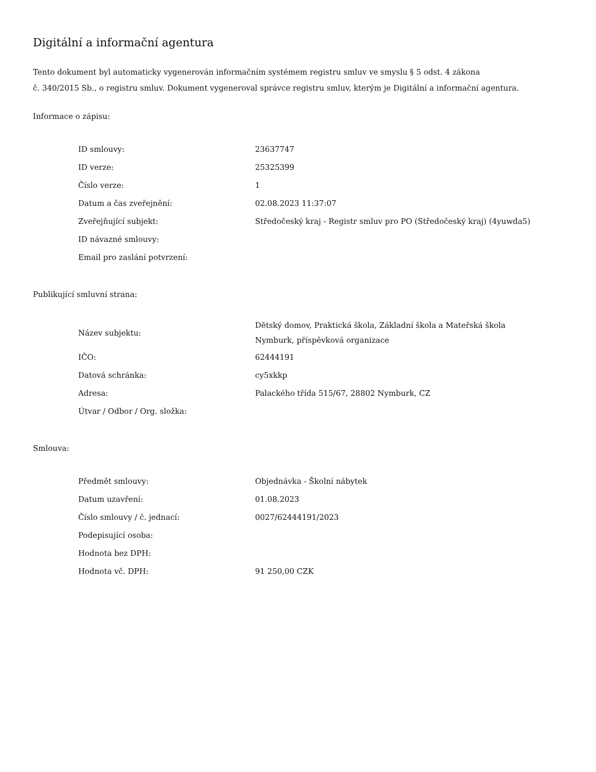Digitální a informační agentura
Tento dokument byl automaticky vygenerován informačním systémem registru smluv ve smyslu § 5 odst. 4 zákona
č. 340/2015 Sb., o registru smluv. Dokument vygeneroval správce registru smluv, kterým je Digitální a informační agentura.
Informace o zápisu:
| ID smlouvy: | 23637747 |
| ID verze: | 25325399 |
| Číslo verze: | 1 |
| Datum a čas zveřejnění: | 02.08.2023 11:37:07 |
| Zveřejňující subjekt: | Středočeský kraj - Registr smluv pro PO (Středočeský kraj) (4yuwda5) |
| ID návazné smlouvy: | |
| Email pro zaslání potvrzení: | |
Publikující smluvní strana:
| Název subjektu: | Dětský domov, Praktická škola, Základní škola a Mateřská škola Nymburk, příspěvková organizace |
| IČO: | 62444191 |
| Datová schránka: | cy5xkkp |
| Adresa: | Palackého třída 515/67, 28802 Nymburk, CZ |
| Útvar / Odbor / Org. složka: | |
Smlouva:
| Předmět smlouvy: | Objednávka - Školní nábytek |
| Datum uzavření: | 01.08.2023 |
| Číslo smlouvy / č. jednací: | 0027/62444191/2023 |
| Podepisující osoba: | |
| Hodnota bez DPH: | |
| Hodnota vč. DPH: | 91 250,00 CZK |